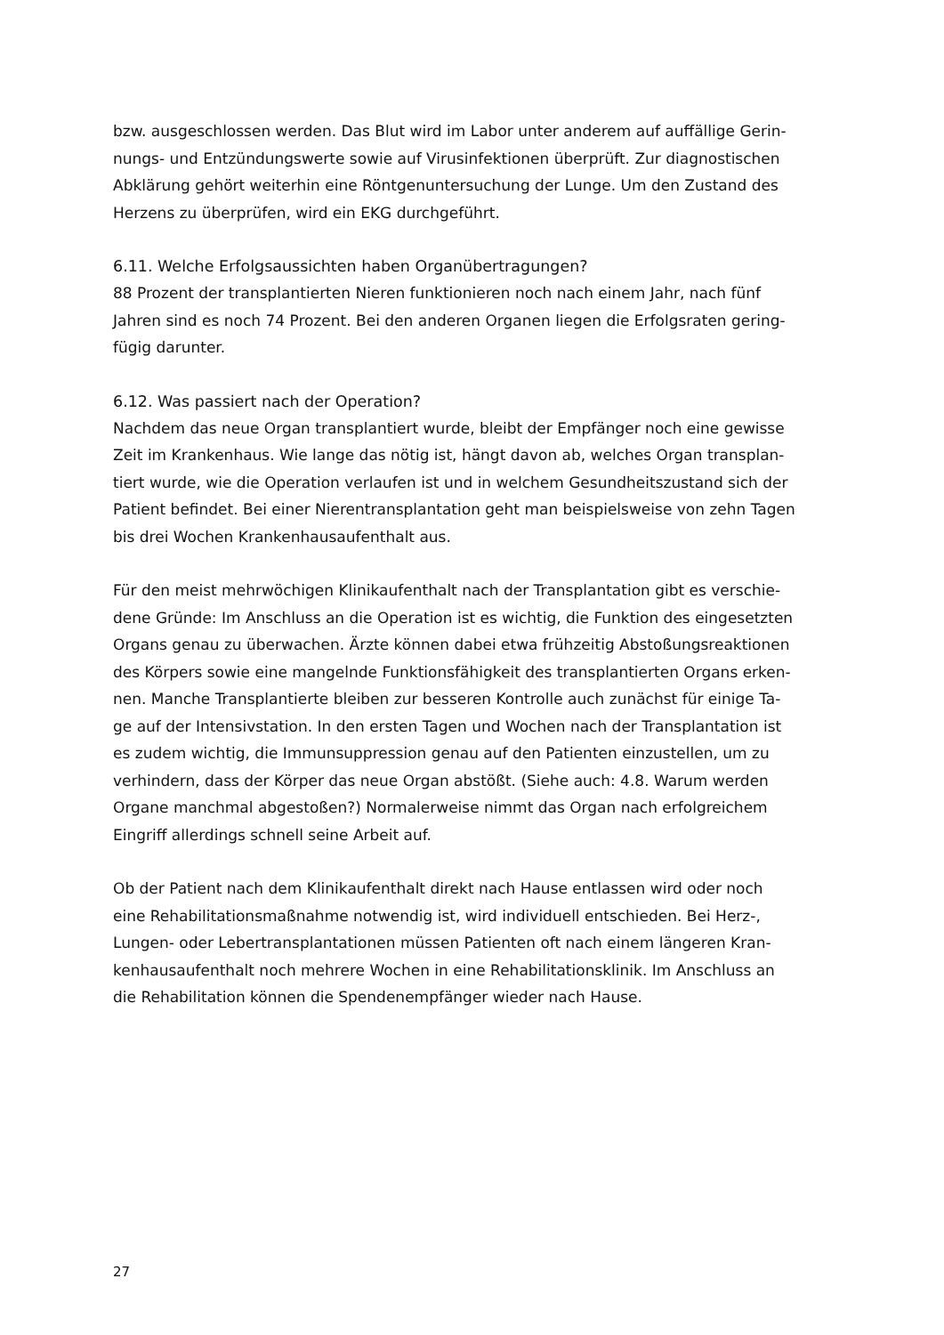bzw. ausgeschlossen werden. Das Blut wird im Labor unter anderem auf auffällige Gerin-
nungs- und Entzündungswerte sowie auf Virusinfektionen überprüft. Zur diagnostischen
Abklärung gehört weiterhin eine Röntgenuntersuchung der Lunge. Um den Zustand des
Herzens zu überprüfen, wird ein EKG durchgeführt.
6.11. Welche Erfolgsaussichten haben Organübertragungen?
88 Prozent der transplantierten Nieren funktionieren noch nach einem Jahr, nach fünf
Jahren sind es noch 74 Prozent. Bei den anderen Organen liegen die Erfolgsraten gering-
fügig darunter.
6.12. Was passiert nach der Operation?
Nachdem das neue Organ transplantiert wurde, bleibt der Empfänger noch eine gewisse
Zeit im Krankenhaus. Wie lange das nötig ist, hängt davon ab, welches Organ transplan-
tiert wurde, wie die Operation verlaufen ist und in welchem Gesundheitszustand sich der
Patient befindet. Bei einer Nierentransplantation geht man beispielsweise von zehn Tagen
bis drei Wochen Krankenhausaufenthalt aus.
Für den meist mehrwöchigen Klinikaufenthalt nach der Transplantation gibt es verschie-
dene Gründe: Im Anschluss an die Operation ist es wichtig, die Funktion des eingesetzten
Organs genau zu überwachen. Ärzte können dabei etwa frühzeitig Abstoßungsreaktionen
des Körpers sowie eine mangelnde Funktionsfähigkeit des transplantierten Organs erken-
nen. Manche Transplantierte bleiben zur besseren Kontrolle auch zunächst für einige Ta-
ge auf der Intensivstation. In den ersten Tagen und Wochen nach der Transplantation ist
es zudem wichtig, die Immunsuppression genau auf den Patienten einzustellen, um zu
verhindern, dass der Körper das neue Organ abstößt. (Siehe auch: 4.8. Warum werden
Organe manchmal abgestoßen?) Normalerweise nimmt das Organ nach erfolgreichem
Eingriff allerdings schnell seine Arbeit auf.
Ob der Patient nach dem Klinikaufenthalt direkt nach Hause entlassen wird oder noch
eine Rehabilitationsmaßnahme notwendig ist, wird individuell entschieden. Bei Herz-,
Lungen- oder Lebertransplantationen müssen Patienten oft nach einem längeren Kran-
kenhausaufenthalt noch mehrere Wochen in eine Rehabilitationsklinik. Im Anschluss an
die Rehabilitation können die Spendenempfänger wieder nach Hause.
27